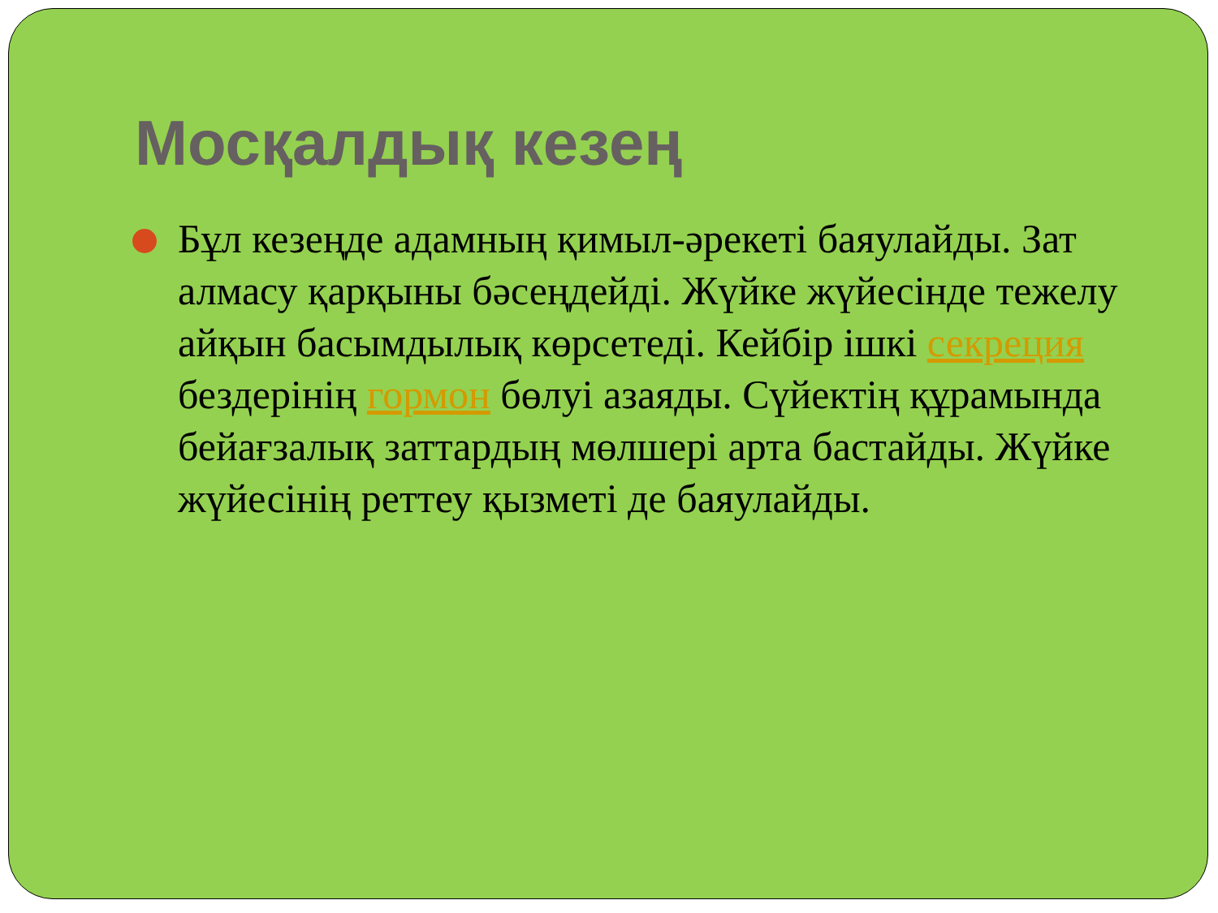Мосқалдық кезең
Бұл кезеңде адамның қимыл-әрекеті баяулайды. Зат алмасу қарқыны бәсеңдейді. Жүйке жүйесінде тежелу айқын басымдылық көрсетеді. Кейбір ішкі секреция бездерінің гормон бөлуі азаяды. Сүйектің құрамында бейағзалық заттардың мөлшері арта бастайды. Жүйке жүйесінің реттеу қызметі де баяулайды.